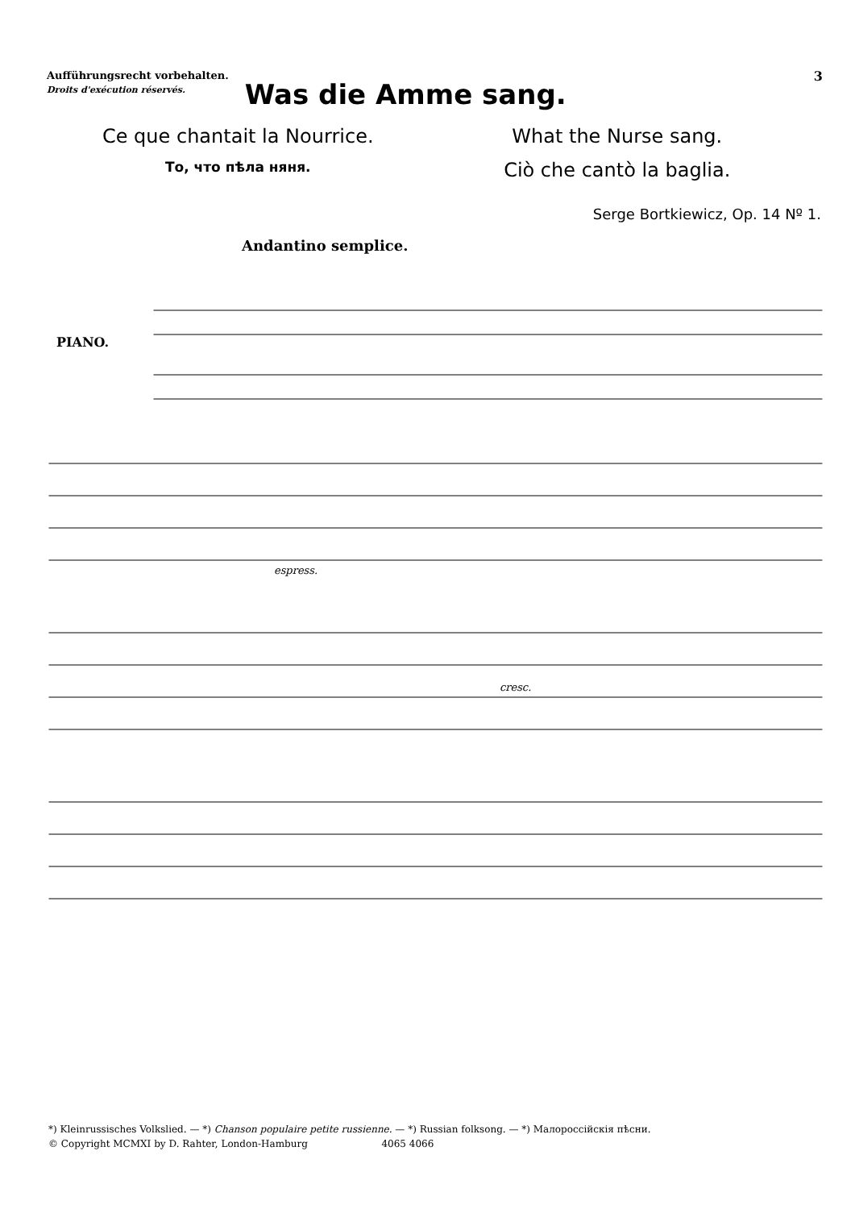Aufführungsrecht vorbehalten.
Droits d'exécution réservés.
Was die Amme sang.
3
Ce que chantait la Nourrice.
What the Nurse sang.
То, что пѣла няня.
Ciò che cantò la baglia.
Serge Bortkiewicz, Op. 14 Nº 1.
Andantino semplice.
PIANO.
espress.
cresc.
*) Kleinrussisches Volkslied. — *) Chanson populaire petite russienne. — *) Russian folksong. — *) Малороссійскія пѣсни.
© Copyright MCMXI by D. Rahter, London-Hamburg 4065 4066